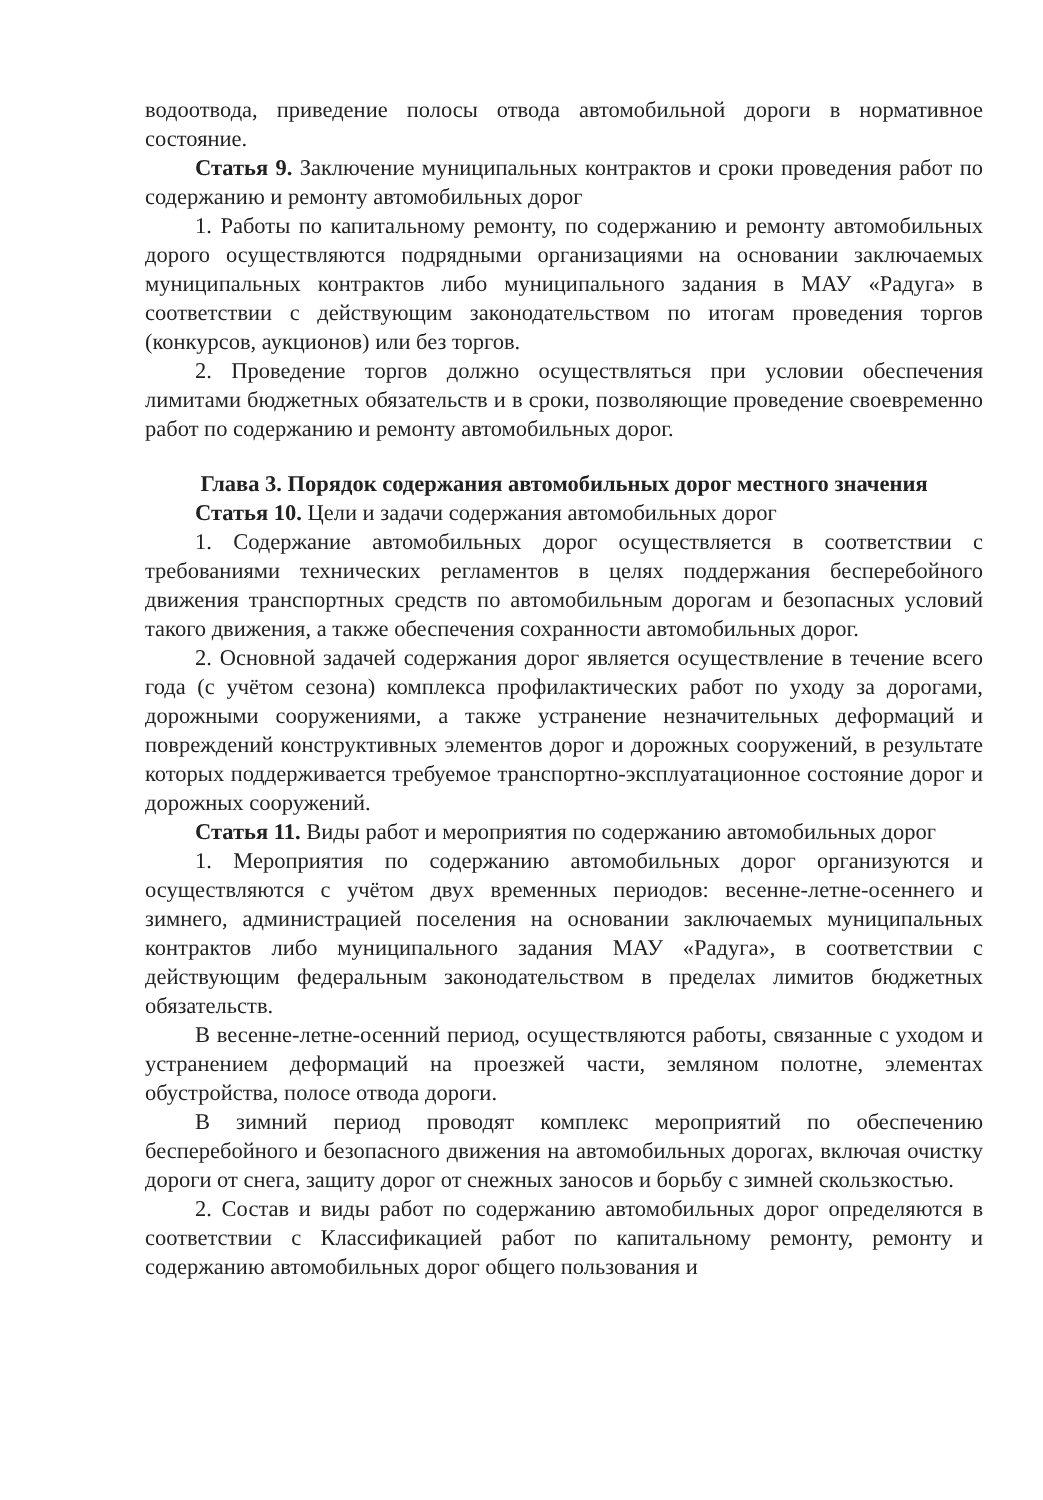водоотвода, приведение полосы отвода автомобильной дороги в нормативное состояние.
Статья 9. Заключение муниципальных контрактов и сроки проведения работ по содержанию и ремонту автомобильных дорог
1. Работы по капитальному ремонту, по содержанию и ремонту автомобильных дорого осуществляются подрядными организациями на основании заключаемых муниципальных контрактов либо муниципального задания в МАУ «Радуга» в соответствии с действующим законодательством по итогам проведения торгов (конкурсов, аукционов) или без торгов.
2. Проведение торгов должно осуществляться при условии обеспечения лимитами бюджетных обязательств и в сроки, позволяющие проведение своевременно работ по содержанию и ремонту автомобильных дорог.
Глава 3. Порядок содержания автомобильных дорог местного значения
Статья 10. Цели и задачи содержания автомобильных дорог
1. Содержание автомобильных дорог осуществляется в соответствии с требованиями технических регламентов в целях поддержания бесперебойного движения транспортных средств по автомобильным дорогам и безопасных условий такого движения, а также обеспечения сохранности автомобильных дорог.
2. Основной задачей содержания дорог является осуществление в течение всего года (с учётом сезона) комплекса профилактических работ по уходу за дорогами, дорожными сооружениями, а также устранение незначительных деформаций и повреждений конструктивных элементов дорог и дорожных сооружений, в результате которых поддерживается требуемое транспортно-эксплуатационное состояние дорог и дорожных сооружений.
Статья 11. Виды работ и мероприятия по содержанию автомобильных дорог
1. Мероприятия по содержанию автомобильных дорог организуются и осуществляются с учётом двух временных периодов: весенне-летне-осеннего и зимнего, администрацией поселения на основании заключаемых муниципальных контрактов либо муниципального задания МАУ «Радуга», в соответствии с действующим федеральным законодательством в пределах лимитов бюджетных обязательств.
В весенне-летне-осенний период, осуществляются работы, связанные с уходом и устранением деформаций на проезжей части, земляном полотне, элементах обустройства, полосе отвода дороги.
В зимний период проводят комплекс мероприятий по обеспечению бесперебойного и безопасного движения на автомобильных дорогах, включая очистку дороги от снега, защиту дорог от снежных заносов и борьбу с зимней скользкостью.
2. Состав и виды работ по содержанию автомобильных дорог определяются в соответствии с Классификацией работ по капитальному ремонту, ремонту и содержанию автомобильных дорог общего пользования и